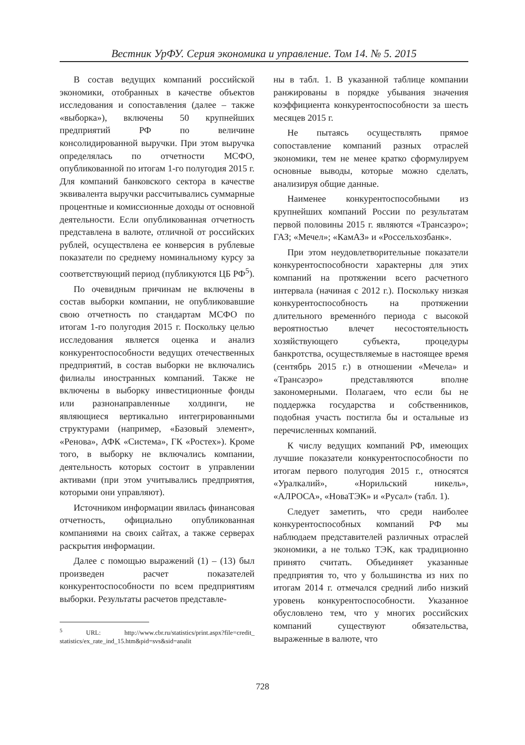Вестник УрФУ. Серия экономика и управление. Том 14. № 5. 2015
В состав ведущих компаний российской экономики, отобранных в качестве объектов исследования и сопоставления (далее – также «выборка»), включены 50 крупнейших предприятий РФ по величине консолидированной выручки. При этом выручка определялась по отчетности МСФО, опубликованной по итогам 1-го полугодия 2015 г. Для компаний банковского сектора в качестве эквивалента выручки рассчитывались суммарные процентные и комиссионные доходы от основной деятельности. Если опубликованная отчетность представлена в валюте, отличной от российских рублей, осуществлена ее конверсия в рублевые показатели по среднему номинальному курсу за соответствующий период (публикуются ЦБ РФ<sup>5</sup>).
По очевидным причинам не включены в состав выборки компании, не опубликовавшие свою отчетность по стандартам МСФО по итогам 1-го полугодия 2015 г. Поскольку целью исследования является оценка и анализ конкурентоспособности ведущих отечественных предприятий, в состав выборки не включались филиалы иностранных компаний. Также не включены в выборку инвестиционные фонды или разнонаправленные холдинги, не являющиеся вертикально интегрированными структурами (например, «Базовый элемент», «Ренова», АФК «Система», ГК «Ростех»). Кроме того, в выборку не включались компании, деятельность которых состоит в управлении активами (при этом учитывались предприятия, которыми они управляют).
Источником информации явилась финансовая отчетность, официально опубликованная компаниями на своих сайтах, а также серверах раскрытия информации.
Далее с помощью выражений (1) – (13) был произведен расчет показателей конкурентоспособности по всем предприятиям выборки. Результаты расчетов представле-
<sup>5</sup> URL: http://www.cbr.ru/statistics/print.aspx?file=credit_ statistics/ex_rate_ind_15.htm&pid=svs&sid=analit
ны в табл. 1. В указанной таблице компании ранжированы в порядке убывания значения коэффициента конкурентоспособности за шесть месяцев 2015 г.
Не пытаясь осуществлять прямое сопоставление компаний разных отраслей экономики, тем не менее кратко сформулируем основные выводы, которые можно сделать, анализируя общие данные.
Наименее конкурентоспособными из крупнейших компаний России по результатам первой половины 2015 г. являются «Трансаэро»; ГАЗ; «Мечел»; «КамАЗ» и «Россельхозбанк».
При этом неудовлетворительные показатели конкурентоспособности характерны для этих компаний на протяжении всего расчетного интервала (начиная с 2012 г.). Поскольку низкая конкурентоспособность на протяжении длительного временнóго периода с высокой вероятностью влечет несостоятельность хозяйствующего субъекта, процедуры банкротства, осуществляемые в настоящее время (сентябрь 2015 г.) в отношении «Мечела» и «Трансаэро» представляются вполне закономерными. Полагаем, что если бы не поддержка государства и собственников, подобная участь постигла бы и остальные из перечисленных компаний.
К числу ведущих компаний РФ, имеющих лучшие показатели конкурентоспособности по итогам первого полугодия 2015 г., относятся «Уралкалий», «Норильский никель», «АЛРОСА», «НоваТЭК» и «Русал» (табл. 1).
Следует заметить, что среди наиболее конкурентоспособных компаний РФ мы наблюдаем представителей различных отраслей экономики, а не только ТЭК, как традиционно принято считать. Объединяет указанные предприятия то, что у большинства из них по итогам 2014 г. отмечался средний либо низкий уровень конкурентоспособности. Указанное обусловлено тем, что у многих российских компаний существуют обязательства, выраженные в валюте, что
728